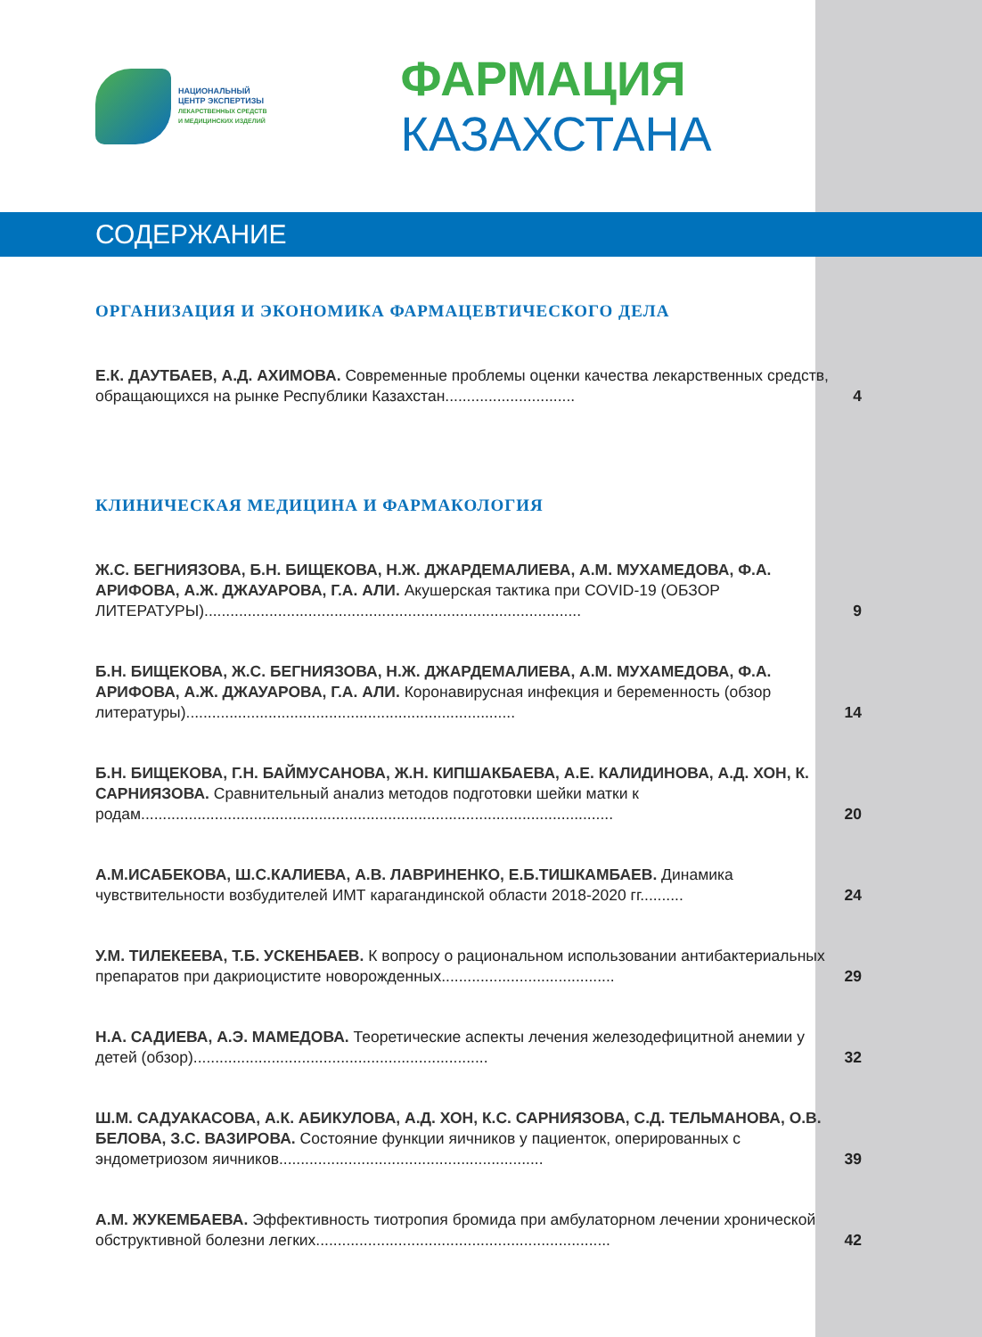НАЦИОНАЛЬНЫЙ
ЦЕНТР ЭКСПЕРТИЗЫ
ЛЕКАРСТВЕННЫХ СРЕДСТВ
И МЕДИЦИНСКИХ ИЗДЕЛИЙ
ФАРМАЦИЯ КАЗАХСТАНА
СОДЕРЖАНИЕ
ОРГАНИЗАЦИЯ И ЭКОНОМИКА ФАРМАЦЕВТИЧЕСКОГО ДЕЛА
Е.К. ДАУТБАЕВ, А.Д. АХИМОВА. Современные проблемы оценки качества лекарственных средств, обращающихся на рынке Республики Казахстан..............................
4
КЛИНИЧЕСКАЯ МЕДИЦИНА И ФАРМАКОЛОГИЯ
Ж.С. БЕГНИЯЗОВА, Б.Н. БИЩЕКОВА, Н.Ж. ДЖАРДЕМАЛИЕВА, А.М. МУХАМЕДОВА, Ф.А. АРИФОВА, А.Ж. ДЖАУАРОВА, Г.А. АЛИ. Акушерская тактика при COVID-19 (ОБЗОР ЛИТЕРАТУРЫ).......................................................................................
9
Б.Н. БИЩЕКОВА, Ж.С. БЕГНИЯЗОВА, Н.Ж. ДЖАРДЕМАЛИЕВА, А.М. МУХАМЕДОВА, Ф.А. АРИФОВА, А.Ж. ДЖАУАРОВА, Г.А. АЛИ. Коронавирусная инфекция и беременность (обзор литературы)............................................................................
14
Б.Н. БИЩЕКОВА, Г.Н. БАЙМУСАНОВА, Ж.Н. КИПШАКБАЕВА, А.Е. КАЛИДИНОВА, А.Д. ХОН, К. САРНИЯЗОВА. Сравнительный анализ методов подготовки шейки матки к родам.............................................................................................................
20
А.М.ИСАБЕКОВА, Ш.С.КАЛИЕВА, А.В. ЛАВРИНЕНКО, Е.Б.ТИШКАМБАЕВ. Динамика чувствительности возбудителей ИМТ карагандинской области 2018-2020 гг..........
24
У.М. ТИЛЕКЕЕВА, Т.Б. УСКЕНБАЕВ. К вопросу о рациональном использовании антибактериальных препаратов при дакриоцистите новорожденных........................................
29
Н.А. САДИЕВА, А.Э. МАМЕДОВА. Теоретические аспекты лечения железодефицитной анемии у детей (обзор)....................................................................
32
Ш.М. САДУАКАСОВА, А.К. АБИКУЛОВА, А.Д. ХОН, К.С. САРНИЯЗОВА, С.Д. ТЕЛЬМАНОВА, О.В. БЕЛОВА, З.С. ВАЗИРОВА. Состояние функции яичников у пациенток, оперированных с эндометриозом яичников.............................................................
39
А.М. ЖУКЕМБАЕВА. Эффективность тиотропия бромида при амбулаторном лечении хронической обструктивной болезни легких....................................................................
42